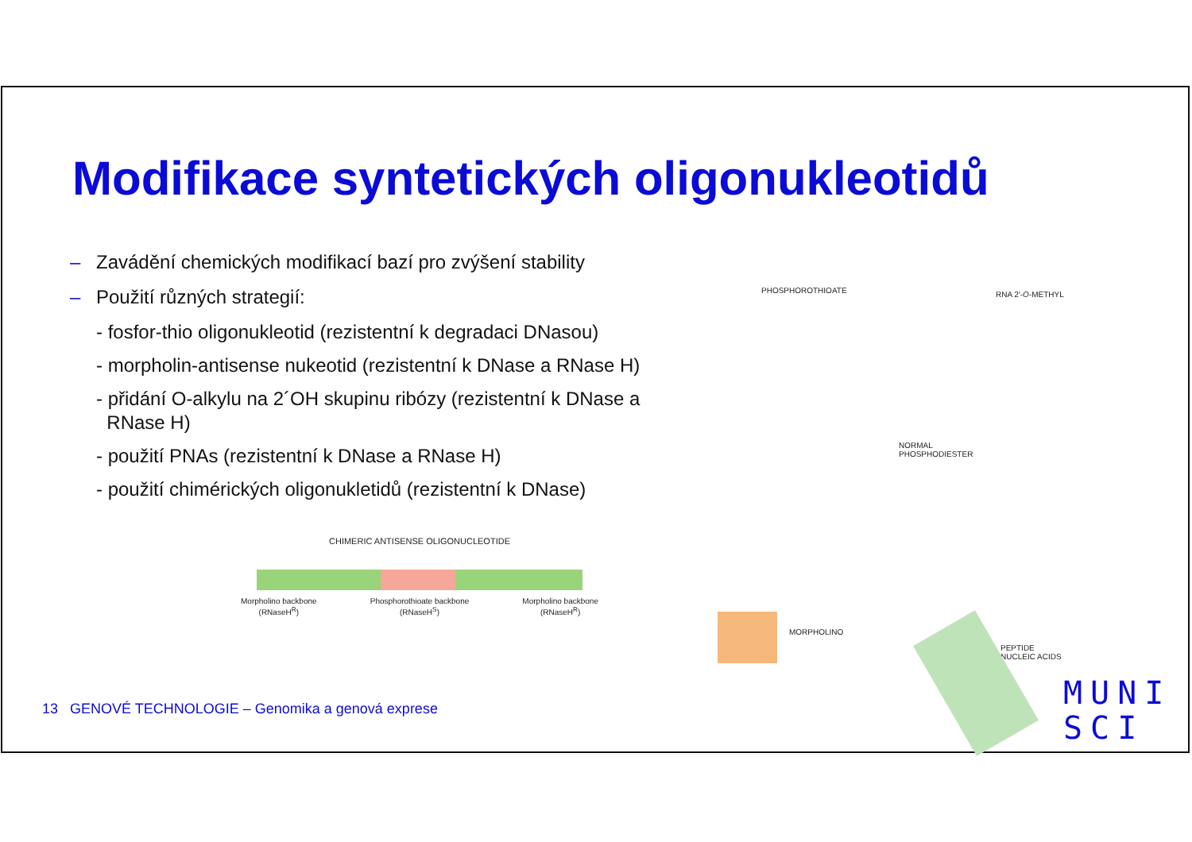Modifikace syntetických oligonukleotidů
– Zavádění chemických modifikací bazí pro zvýšení stability
– Použití různých strategií:
- fosfor-thio oligonukleotid (rezistentní k degradaci DNasou)
- morpholin-antisense nukeotid (rezistentní k DNase a RNase H)
- přidání O-alkylu na 2´OH skupinu ribózy (rezistentní k DNase a
RNase H)
- použití PNAs (rezistentní k DNase a RNase H)
- použití chimérických oligonukletidů (rezistentní k DNase)
CHIMERIC ANTISENSE OLIGONUCLEOTIDE
Morpholino backbone
(RNaseH<sup>R</sup>) Phosphorothioate backbone
(RNaseH<sup>S</sup>) Morpholino backbone
(RNaseH<sup>R</sup>)
PHOSPHOROTHIOATE RNA 2′-O-METHYL
NORMAL
PHOSPHODIESTER
MORPHOLINO
PEPTIDE
NUCLEIC ACIDS
13 GENOVÉ TECHNOLOGIE – Genomika a genová exprese
MUNI
SCI